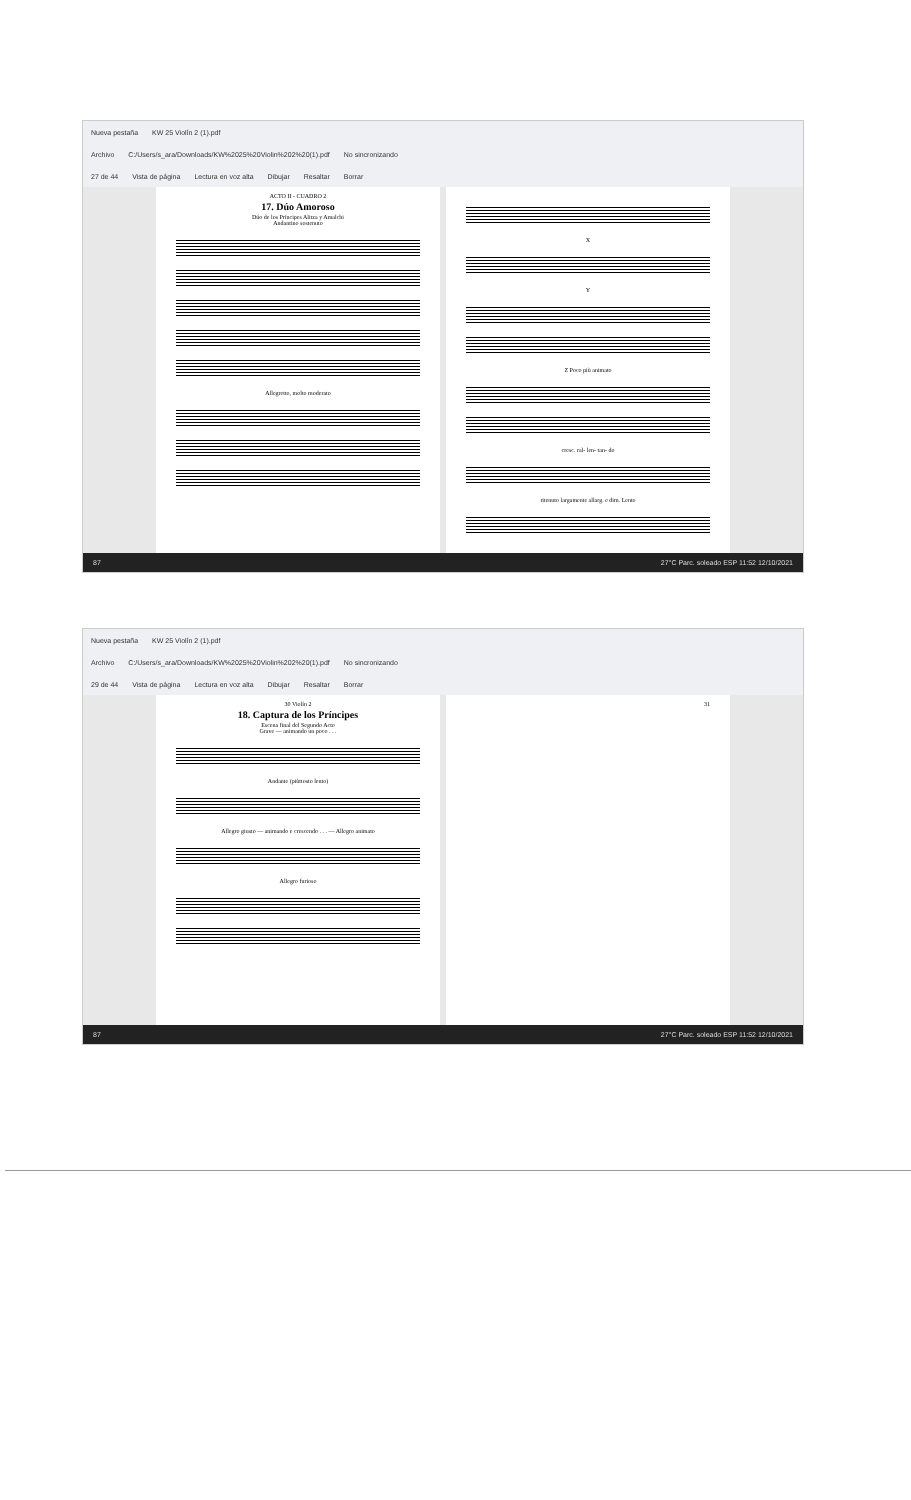Nueva pestaña KW 25 Violín 2 (1).pdf
Archivo C:/Users/s_ara/Downloads/KW%2025%20Violin%202%20(1).pdf No sincronizando
27 de 44 Vista de página Lectura en voz alta Dibujar Resaltar Borrar
ACTO II - CUADRO 2
17. Dúo Amoroso
Dúo de los Príncipes Alitza y Amalchi
Andantino sostenuto
Allegretto, molto moderato
X
Y
Z Poco più animato
cresc. ral- len- tan- do
ritenuto largamente allarg. e dim. Lento
87 27°C Parc. soleado ESP 11:52 12/10/2021
Nueva pestaña KW 25 Violín 2 (1).pdf
Archivo C:/Users/s_ara/Downloads/KW%2025%20Violin%202%20(1).pdf No sincronizando
29 de 44 Vista de página Lectura en voz alta Dibujar Resaltar Borrar
30 Violín 2
18. Captura de los Príncipes
Escena final del Segundo Acto
Grave — animando un poco . . .
Andante (piùttosto lento)
Allegro giusto — animando e crescendo . . . — Allegro animato
Allegro furioso
31
87 27°C Parc. soleado ESP 11:52 12/10/2021